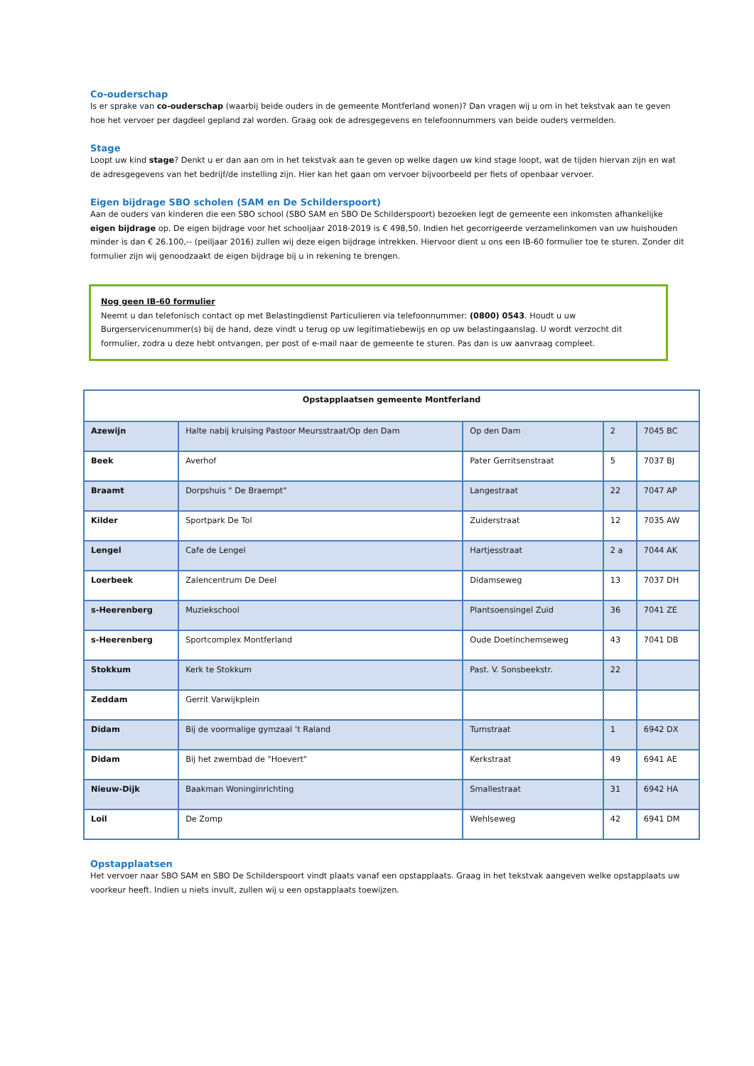Co-ouderschap
Is er sprake van co-ouderschap (waarbij beide ouders in de gemeente Montferland wonen)? Dan vragen wij u om in het tekstvak aan te geven hoe het vervoer per dagdeel gepland zal worden. Graag ook de adresgegevens en telefoonnummers van beide ouders vermelden.
Stage
Loopt uw kind stage? Denkt u er dan aan om in het tekstvak aan te geven op welke dagen uw kind stage loopt, wat de tijden hiervan zijn en wat de adresgegevens van het bedrijf/de instelling zijn. Hier kan het gaan om vervoer bijvoorbeeld per fiets of openbaar vervoer.
Eigen bijdrage SBO scholen (SAM en De Schilderspoort)
Aan de ouders van kinderen die een SBO school (SBO SAM en SBO De Schilderspoort) bezoeken legt de gemeente een inkomsten afhankelijke eigen bijdrage op. De eigen bijdrage voor het schooljaar 2018-2019 is € 498,50. Indien het gecorrigeerde verzamelinkomen van uw huishouden minder is dan € 26.100,-- (peiljaar 2016) zullen wij deze eigen bijdrage intrekken. Hiervoor dient u ons een IB-60 formulier toe te sturen. Zonder dit formulier zijn wij genoodzaakt de eigen bijdrage bij u in rekening te brengen.
Nog geen IB-60 formulier
Neemt u dan telefonisch contact op met Belastingdienst Particulieren via telefoonnummer: (0800) 0543. Houdt u uw Burgerservicenummer(s) bij de hand, deze vindt u terug op uw legitimatiebewijs en op uw belastingaanslag. U wordt verzocht dit formulier, zodra u deze hebt ontvangen, per post of e-mail naar de gemeente te sturen. Pas dan is uw aanvraag compleet.
| Opstapplaatsen gemeente Montferland | | | | |
| --- | --- | --- | --- | --- |
| Azewijn | Halte nabij kruising Pastoor Meursstraat/Op den Dam | Op den Dam | 2 | 7045 BC |
| Beek | Averhof | Pater Gerritsenstraat | 5 | 7037 BJ |
| Braamt | Dorpshuis " De Braempt" | Langestraat | 22 | 7047 AP |
| Kilder | Sportpark De Tol | Zuiderstraat | 12 | 7035 AW |
| Lengel | Cafe de Lengel | Hartjesstraat | 2 a | 7044 AK |
| Loerbeek | Zalencentrum De Deel | Didamseweg | 13 | 7037 DH |
| s-Heerenberg | Muziekschool | Plantsoensingel Zuid | 36 | 7041 ZE |
| s-Heerenberg | Sportcomplex Montferland | Oude Doetinchemseweg | 43 | 7041 DB |
| Stokkum | Kerk te Stokkum | Past. V. Sonsbeekstr. | 22 | |
| Zeddam | Gerrit Varwijkplein | | | |
| Didam | Bij de voormalige gymzaal ’t Raland | Turnstraat | 1 | 6942 DX |
| Didam | Bij het zwembad de "Hoevert" | Kerkstraat | 49 | 6941 AE |
| Nieuw-Dijk | Baakman Woninginrichting | Smallestraat | 31 | 6942 HA |
| Loil | De Zomp | Wehlseweg | 42 | 6941 DM |
Opstapplaatsen
Het vervoer naar SBO SAM en SBO De Schilderspoort vindt plaats vanaf een opstapplaats. Graag in het tekstvak aangeven welke opstapplaats uw voorkeur heeft. Indien u niets invult, zullen wij u een opstapplaats toewijzen.